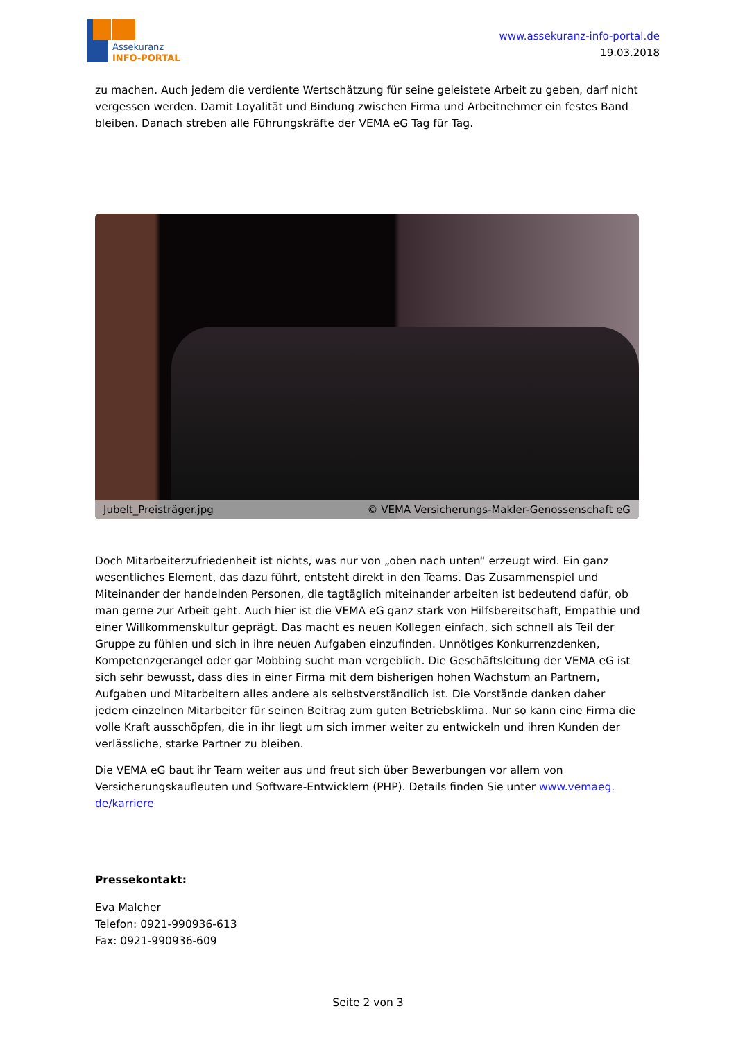Assekuranz
INFO-PORTAL
www.assekuranz-info-portal.de
19.03.2018
zu machen. Auch jedem die verdiente Wertschätzung für seine geleistete Arbeit zu geben, darf nicht vergessen werden. Damit Loyalität und Bindung zwischen Firma und Arbeitnehmer ein festes Band bleiben. Danach streben alle Führungskräfte der VEMA eG Tag für Tag.
Jubelt_Preisträger.jpg © VEMA Versicherungs-Makler-Genossenschaft eG
Doch Mitarbeiterzufriedenheit ist nichts, was nur von „oben nach unten“ erzeugt wird. Ein ganz wesentliches Element, das dazu führt, entsteht direkt in den Teams. Das Zusammenspiel und Miteinander der handelnden Personen, die tagtäglich miteinander arbeiten ist bedeutend dafür, ob man gerne zur Arbeit geht. Auch hier ist die VEMA eG ganz stark von Hilfsbereitschaft, Empathie und einer Willkommenskultur geprägt. Das macht es neuen Kollegen einfach, sich schnell als Teil der Gruppe zu fühlen und sich in ihre neuen Aufgaben einzufinden. Unnötiges Konkurrenzdenken, Kompetenzgerangel oder gar Mobbing sucht man vergeblich. Die Geschäftsleitung der VEMA eG ist sich sehr bewusst, dass dies in einer Firma mit dem bisherigen hohen Wachstum an Partnern, Aufgaben und Mitarbeitern alles andere als selbstverständlich ist. Die Vorstände danken daher jedem einzelnen Mitarbeiter für seinen Beitrag zum guten Betriebsklima. Nur so kann eine Firma die volle Kraft ausschöpfen, die in ihr liegt um sich immer weiter zu entwickeln und ihren Kunden der verlässliche, starke Partner zu bleiben.
Die VEMA eG baut ihr Team weiter aus und freut sich über Bewerbungen vor allem von Versicherungskaufleuten und Software-Entwicklern (PHP). Details finden Sie unter www.vemaeg.
de/karriere
Pressekontakt:
Eva Malcher
Telefon: 0921-990936-613
Fax: 0921-990936-609
Seite 2 von 3